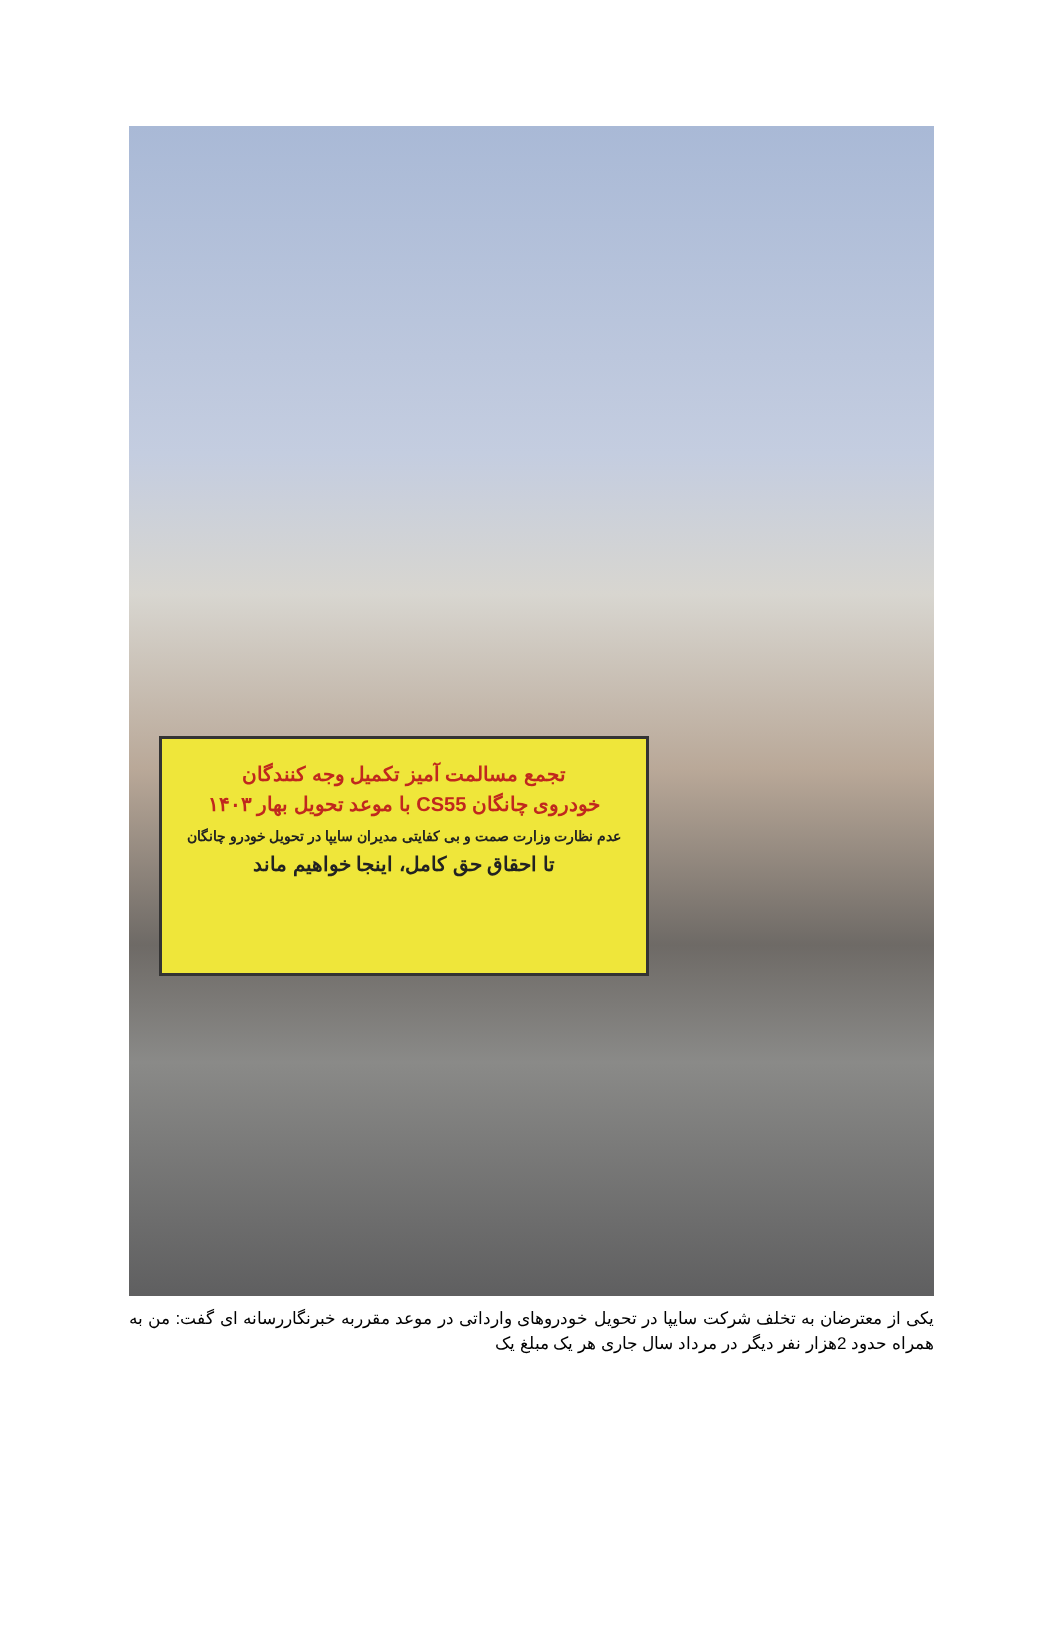تجمع مسالمت آمیز تکمیل وجه کنندگان
خودروی چانگان CS55 با موعد تحویل بهار ۱۴۰۳
عدم نظارت وزارت صمت و بی کفایتی مدیران سایپا در تحویل خودرو چانگان
تا احقاق حق کامل، اینجا خواهیم ماند
یکی از معترضان به تخلف شرکت سایپا در تحویل خودروهای وارداتی در موعد مقرربه خبرنگاررسانه ای گفت: من به همراه حدود 2هزار نفر دیگر در مرداد سال جاری هر یک مبلغ یک